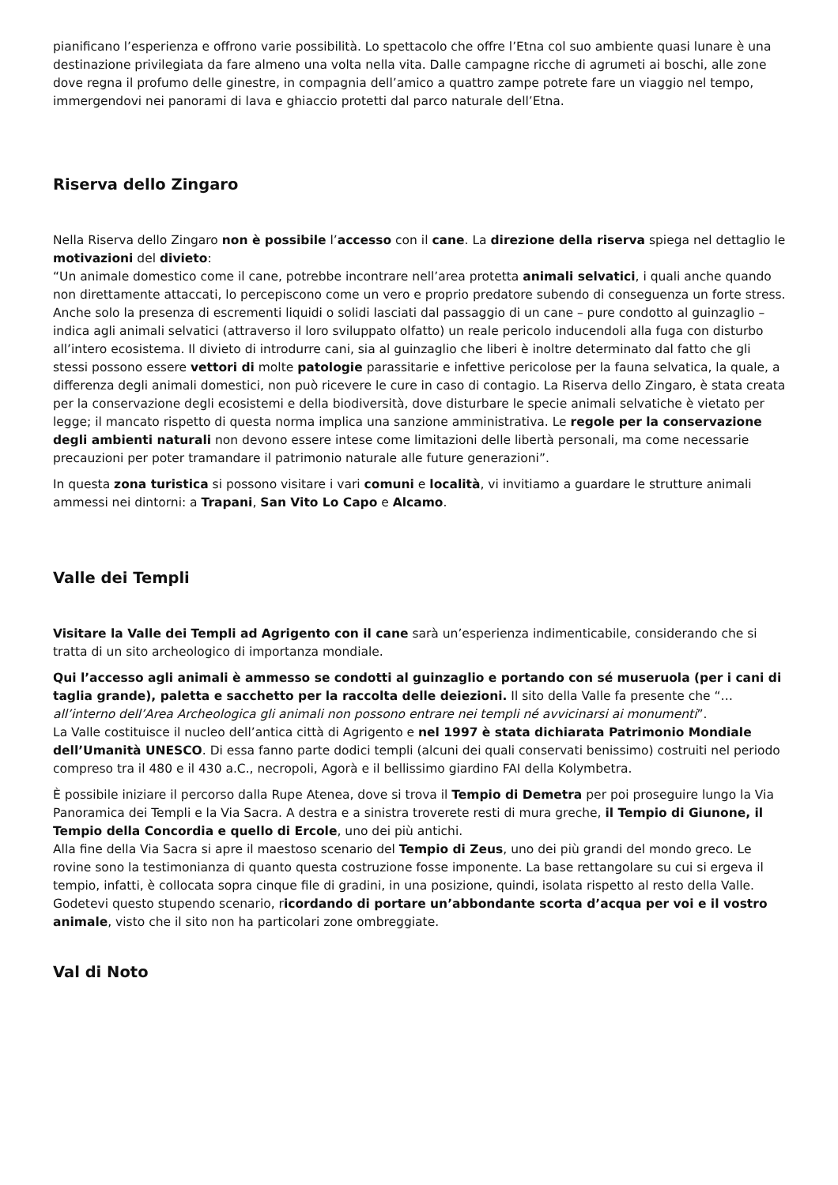pianificano l’esperienza e offrono varie possibilità. Lo spettacolo che offre l’Etna col suo ambiente quasi lunare è una destinazione privilegiata da fare almeno una volta nella vita. Dalle campagne ricche di agrumeti ai boschi, alle zone dove regna il profumo delle ginestre, in compagnia dell’amico a quattro zampe potrete fare un viaggio nel tempo, immergendovi nei panorami di lava e ghiaccio protetti dal parco naturale dell’Etna.
Riserva dello Zingaro
Nella Riserva dello Zingaro non è possibile l’accesso con il cane. La direzione della riserva spiega nel dettaglio le motivazioni del divieto:
“Un animale domestico come il cane, potrebbe incontrare nell’area protetta animali selvatici, i quali anche quando non direttamente attaccati, lo percepiscono come un vero e proprio predatore subendo di conseguenza un forte stress. Anche solo la presenza di escrementi liquidi o solidi lasciati dal passaggio di un cane – pure condotto al guinzaglio – indica agli animali selvatici (attraverso il loro sviluppato olfatto) un reale pericolo inducendoli alla fuga con disturbo all’intero ecosistema. Il divieto di introdurre cani, sia al guinzaglio che liberi è inoltre determinato dal fatto che gli stessi possono essere vettori di molte patologie parassitarie e infettive pericolose per la fauna selvatica, la quale, a differenza degli animali domestici, non può ricevere le cure in caso di contagio. La Riserva dello Zingaro, è stata creata per la conservazione degli ecosistemi e della biodiversità, dove disturbare le specie animali selvatiche è vietato per legge; il mancato rispetto di questa norma implica una sanzione amministrativa. Le regole per la conservazione degli ambienti naturali non devono essere intese come limitazioni delle libertà personali, ma come necessarie precauzioni per poter tramandare il patrimonio naturale alle future generazioni”.
In questa zona turistica si possono visitare i vari comuni e località, vi invitiamo a guardare le strutture animali ammessi nei dintorni: a Trapani, San Vito Lo Capo e Alcamo.
Valle dei Templi
Visitare la Valle dei Templi ad Agrigento con il cane sarà un’esperienza indimenticabile, considerando che si tratta di un sito archeologico di importanza mondiale.
Qui l’accesso agli animali è ammesso se condotti al guinzaglio e portando con sé museruola (per i cani di taglia grande), paletta e sacchetto per la raccolta delle deiezioni. Il sito della Valle fa presente che “…all’interno dell’Area Archeologica gli animali non possono entrare nei templi né avvicinarsi ai monumenti”.
La Valle costituisce il nucleo dell’antica città di Agrigento e nel 1997 è stata dichiarata Patrimonio Mondiale dell’Umanità UNESCO. Di essa fanno parte dodici templi (alcuni dei quali conservati benissimo) costruiti nel periodo compreso tra il 480 e il 430 a.C., necropoli, Agorà e il bellissimo giardino FAI della Kolymbetra.
È possibile iniziare il percorso dalla Rupe Atenea, dove si trova il Tempio di Demetra per poi proseguire lungo la Via Panoramica dei Templi e la Via Sacra. A destra e a sinistra troverete resti di mura greche, il Tempio di Giunone, il Tempio della Concordia e quello di Ercole, uno dei più antichi.
Alla fine della Via Sacra si apre il maestoso scenario del Tempio di Zeus, uno dei più grandi del mondo greco. Le rovine sono la testimonianza di quanto questa costruzione fosse imponente. La base rettangolare su cui si ergeva il tempio, infatti, è collocata sopra cinque file di gradini, in una posizione, quindi, isolata rispetto al resto della Valle.
Godetevi questo stupendo scenario, ricordando di portare un’abbondante scorta d’acqua per voi e il vostro animale, visto che il sito non ha particolari zone ombreggiate.
Val di Noto